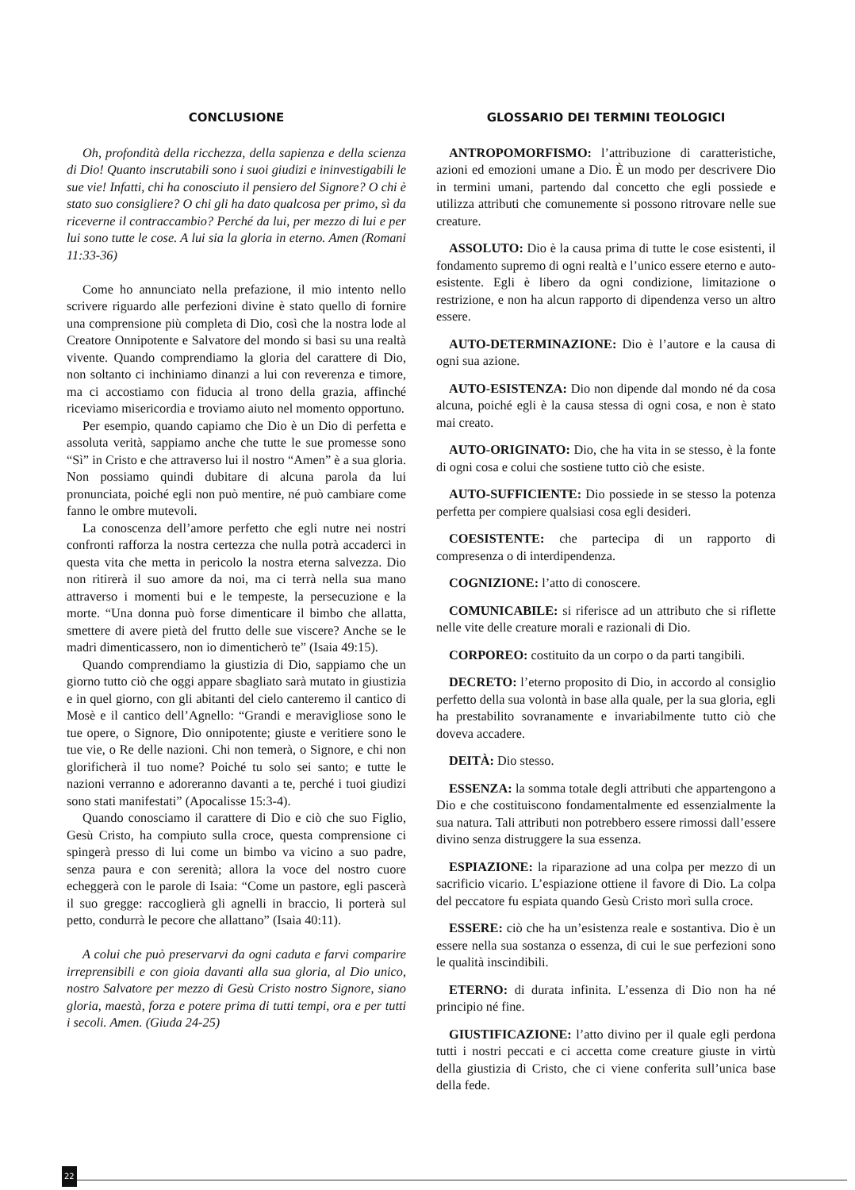CONCLUSIONE
Oh, profondità della ricchezza, della sapienza e della scienza di Dio! Quanto inscrutabili sono i suoi giudizi e ininvestigabili le sue vie! Infatti, chi ha conosciuto il pensiero del Signore? O chi è stato suo consigliere? O chi gli ha dato qualcosa per primo, sì da riceverne il contraccambio? Perché da lui, per mezzo di lui e per lui sono tutte le cose. A lui sia la gloria in eterno. Amen (Romani 11:33-36)
Come ho annunciato nella prefazione, il mio intento nello scrivere riguardo alle perfezioni divine è stato quello di fornire una comprensione più completa di Dio, così che la nostra lode al Creatore Onnipotente e Salvatore del mondo si basi su una realtà vivente. Quando comprendiamo la gloria del carattere di Dio, non soltanto ci inchiniamo dinanzi a lui con reverenza e timore, ma ci accostiamo con fiducia al trono della grazia, affinché riceviamo misericordia e troviamo aiuto nel momento opportuno.
Per esempio, quando capiamo che Dio è un Dio di perfetta e assoluta verità, sappiamo anche che tutte le sue promesse sono “Sì” in Cristo e che attraverso lui il nostro “Amen” è a sua gloria. Non possiamo quindi dubitare di alcuna parola da lui pronunciata, poiché egli non può mentire, né può cambiare come fanno le ombre mutevoli.
La conoscenza dell’amore perfetto che egli nutre nei nostri confronti rafforza la nostra certezza che nulla potrà accaderci in questa vita che metta in pericolo la nostra eterna salvezza. Dio non ritirerà il suo amore da noi, ma ci terrà nella sua mano attraverso i momenti bui e le tempeste, la persecuzione e la morte. “Una donna può forse dimenticare il bimbo che allatta, smettere di avere pietà del frutto delle sue viscere? Anche se le madri dimenticassero, non io dimenticherò te” (Isaia 49:15).
Quando comprendiamo la giustizia di Dio, sappiamo che un giorno tutto ciò che oggi appare sbagliato sarà mutato in giustizia e in quel giorno, con gli abitanti del cielo canteremo il cantico di Mosè e il cantico dell’Agnello: “Grandi e meravigliose sono le tue opere, o Signore, Dio onnipotente; giuste e veritiere sono le tue vie, o Re delle nazioni. Chi non temerà, o Signore, e chi non glorificherà il tuo nome? Poiché tu solo sei santo; e tutte le nazioni verranno e adoreranno davanti a te, perché i tuoi giudizi sono stati manifestati” (Apocalisse 15:3-4).
Quando conosciamo il carattere di Dio e ciò che suo Figlio, Gesù Cristo, ha compiuto sulla croce, questa comprensione ci spingerà presso di lui come un bimbo va vicino a suo padre, senza paura e con serenità; allora la voce del nostro cuore echeggerà con le parole di Isaia: “Come un pastore, egli pascerà il suo gregge: raccoglierà gli agnelli in braccio, li porterà sul petto, condurrà le pecore che allattano” (Isaia 40:11).
A colui che può preservarvi da ogni caduta e farvi comparire irreprensibili e con gioia davanti alla sua gloria, al Dio unico, nostro Salvatore per mezzo di Gesù Cristo nostro Signore, siano gloria, maestà, forza e potere prima di tutti tempi, ora e per tutti i secoli. Amen. (Giuda 24-25)
GLOSSARIO DEI TERMINI TEOLOGICI
ANTROPOMORFISMO: l’attribuzione di caratteristiche, azioni ed emozioni umane a Dio. È un modo per descrivere Dio in termini umani, partendo dal concetto che egli possiede e utilizza attributi che comunemente si possono ritrovare nelle sue creature.
ASSOLUTO: Dio è la causa prima di tutte le cose esistenti, il fondamento supremo di ogni realtà e l’unico essere eterno e auto-esistente. Egli è libero da ogni condizione, limitazione o restrizione, e non ha alcun rapporto di dipendenza verso un altro essere.
AUTO-DETERMINAZIONE: Dio è l’autore e la causa di ogni sua azione.
AUTO-ESISTENZA: Dio non dipende dal mondo né da cosa alcuna, poiché egli è la causa stessa di ogni cosa, e non è stato mai creato.
AUTO-ORIGINATO: Dio, che ha vita in se stesso, è la fonte di ogni cosa e colui che sostiene tutto ciò che esiste.
AUTO-SUFFICIENTE: Dio possiede in se stesso la potenza perfetta per compiere qualsiasi cosa egli desideri.
COESISTENTE: che partecipa di un rapporto di compresenza o di interdipendenza.
COGNIZIONE: l’atto di conoscere.
COMUNICABILE: si riferisce ad un attributo che si riflette nelle vite delle creature morali e razionali di Dio.
CORPOREO: costituito da un corpo o da parti tangibili.
DECRETO: l’eterno proposito di Dio, in accordo al consiglio perfetto della sua volontà in base alla quale, per la sua gloria, egli ha prestabilito sovranamente e invariabilmente tutto ciò che doveva accadere.
DEITÀ: Dio stesso.
ESSENZA: la somma totale degli attributi che appartengono a Dio e che costituiscono fondamentalmente ed essenzialmente la sua natura. Tali attributi non potrebbero essere rimossi dall’essere divino senza distruggere la sua essenza.
ESPIAZIONE: la riparazione ad una colpa per mezzo di un sacrificio vicario. L’espiazione ottiene il favore di Dio. La colpa del peccatore fu espiata quando Gesù Cristo morì sulla croce.
ESSERE: ciò che ha un’esistenza reale e sostantiva. Dio è un essere nella sua sostanza o essenza, di cui le sue perfezioni sono le qualità inscindibili.
ETERNO: di durata infinita. L’essenza di Dio non ha né principio né fine.
GIUSTIFICAZIONE: l’atto divino per il quale egli perdona tutti i nostri peccati e ci accetta come creature giuste in virtù della giustizia di Cristo, che ci viene conferita sull’unica base della fede.
22